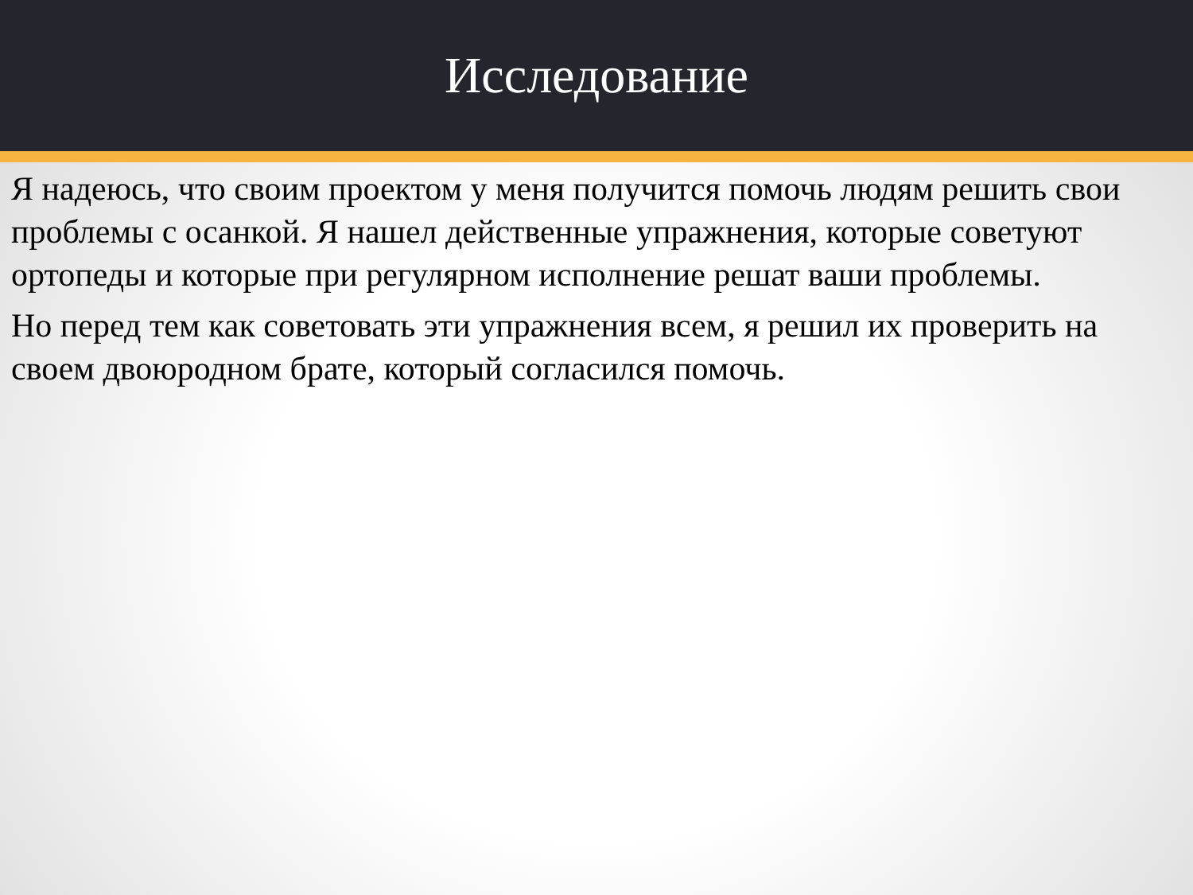Исследование
Я надеюсь, что своим проектом у меня получится помочь людям решить свои проблемы с осанкой. Я нашел действенные упражнения, которые советуют ортопеды и которые при регулярном исполнение решат ваши проблемы.
Но перед тем как советовать эти упражнения всем, я решил их проверить на своем двоюродном брате, который согласился помочь.